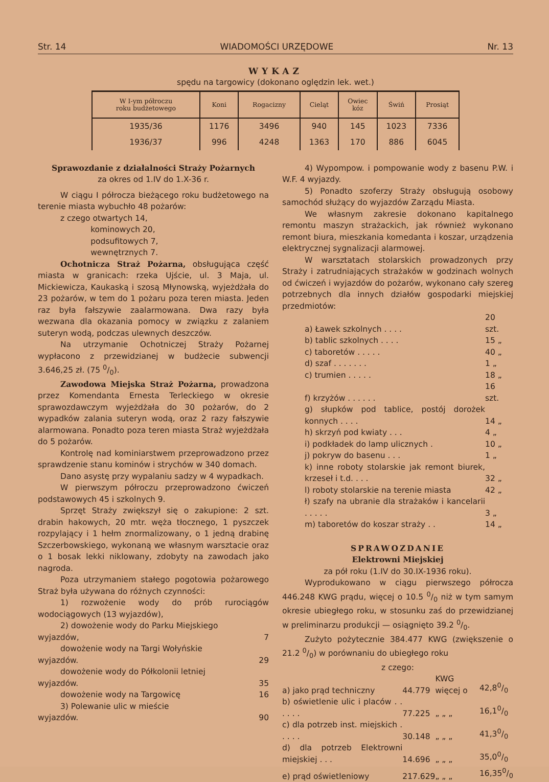Str. 14 WIADOMOŚCI URZĘDOWE Nr. 13
WYKAZ
spędu na targowicy (dokonano oględzin lek. wet.)
| W I-ym półroczu roku budżetowego | Koni | Rogacizny | Cieląt | Owiec kóz | Świń | Prosiąt |
| --- | --- | --- | --- | --- | --- | --- |
| 1935/36 | 1176 | 3496 | 940 | 145 | 1023 | 7336 |
| 1936/37 | 996 | 4248 | 1363 | 170 | 886 | 6045 |
Sprawozdanie z działalności Straży Pożarnych
za okres od 1.IV do 1.X-36 r.
W ciągu I półrocza bieżącego roku budżetowego na terenie miasta wybuchło 48 pożarów:
z czego otwartych 14,
     kominowych 20,
     podsufitowych 7,
     wewnętrznych 7.
Ochotnicza Straż Pożarna, obsługująca część miasta w granicach: rzeka Ujście, ul. 3 Maja, ul. Mickiewicza, Kaukaską i szosą Młynowską, wyjeżdżała do 23 pożarów, w tem do 1 pożaru poza teren miasta. Jeden raz była fałszywie zaalarmowana. Dwa razy była wezwana dla okazania pomocy w związku z zalaniem suteryn wodą, podczas ulewnych deszczów.
Na utrzymanie Ochotniczej Straży Pożarnej wypłacono z przewidzianej w budżecie subwencji 3.646,25 zł. (75 0/0).
Zawodowa Miejska Straż Pożarna, prowadzona przez Komendanta Ernesta Terleckiego w okresie sprawozdawczym wyjeżdżała do 30 pożarów, do 2 wypadków zalania suteryn wodą, oraz 2 razy fałszywie alarmowana. Ponadto poza teren miasta Straż wyjeżdżała do 5 pożarów.
Kontrolę nad kominiarstwem przeprowadzono przez sprawdzenie stanu kominów i strychów w 340 domach.
Dano asystę przy wypalaniu sadzy w 4 wypadkach.
W pierwszym półroczu przeprowadzono ćwiczeń podstawowych 45 i szkolnych 9.
Sprzęt Straży zwiększył się o zakupione: 2 szt. drabin hakowych, 20 mtr. węża tłocznego, 1 pyszczek rozpylający i 1 hełm znormalizowany, o 1 jedną drabinę Szczerbowskiego, wykonaną we własnym warsztacie oraz o 1 bosak lekki niklowany, zdobyty na zawodach jako nagroda.
Poza utrzymaniem stałego pogotowia pożarowego Straż była używana do różnych czynności:
1) rozwożenie wody do prób rurociągów wodociągowych (13 wyjazdów),
2) dowożenie wody do Parku Miejskiego
wyjazdów, 7
dowożenie wody na Targi Wołyńskie
wyjazdów. 29
dowożenie wody do Półkolonii letniej
wyjazdów. 35
dowożenie wody na Targowicę 16
3) Polewanie ulic w mieście
wyjazdów. 90
4) Wypompow. i pompowanie wody z basenu P.W. i W.F. 4 wyjazdy.
5) Ponadto szoferzy Straży obsługują osobowy samochód służący do wyjazdów Zarządu Miasta.
We własnym zakresie dokonano kapitalnego remontu maszyn strażackich, jak również wykonano remont biura, mieszkania komedanta i koszar, urządzenia elektrycznej sygnalizacji alarmowej.
W warsztatach stolarskich prowadzonych przy Straży i zatrudniających strażaków w godzinach wolnych od ćwiczeń i wyjazdów do pożarów, wykonano cały szereg potrzebnych dla innych działów gospodarki miejskiej przedmiotów:
| a) Ławek szkolnych . . . . | 20 szt. |
| b) tablic szkolnych . . . . | 15 „ |
| c) taboretów . . . . . | 40 „ |
| d) szaf . . . . . . . | 1 „ |
| c) trumien . . . . . | 18 „ |
| f) krzyżów . . . . . . | 16 szt. |
| g) słupków pod tablice, postój dorożek konnych . . . . | 14 „ |
| h) skrzyń pod kwiaty . . . | 4 „ |
| i) podkładek do lamp ulicznych . | 10 „ |
| j) pokryw do basenu . . . | 1 „ |
| k) inne roboty stolarskie jak remont biurek, krzeseł i t.d. . . . | 32 „ |
| l) roboty stolarskie na terenie miasta | 42 „ |
| ł) szafy na ubranie dla strażaków i kancelarii . . . . . | 3 „ |
| m) taboretów do koszar straży . . | 14 „ |
SPRAWOZDANIE
Elektrowni Miejskiej
za pół roku (1.IV do 30.IX-1936 roku).
Wyprodukowano w ciągu pierwszego półrocza 446.248 KWG prądu, więcej o 10.5 0/0 niż w tym samym okresie ubiegłego roku, w stosunku zaś do przewidzianej w preliminarzu produkcji — osiągnięto 39.2 0/0.
Zużyto pożytecznie 384.477 KWG (zwiększenie o 21.2 0/0) w porównaniu do ubiegłego roku
z czego:
| a) jako prąd techniczny | 44.779 | KWG więcej o | 42,80/0 |
| b) oświetlenie ulic i placów . . . . . . | 77.225 | „ „ „ | 16,10/0 |
| c) dla potrzeb inst. miejskich . . . . . | 30.148 | „ „ „ | 41,30/0 |
| d) dla potrzeb Elektrowni miejskiej . . . | 14.696 | „ „ „ | 35,00/0 |
| e) prąd oświetleniowy | 217.629 | „ „ „ | 16,350/0 |